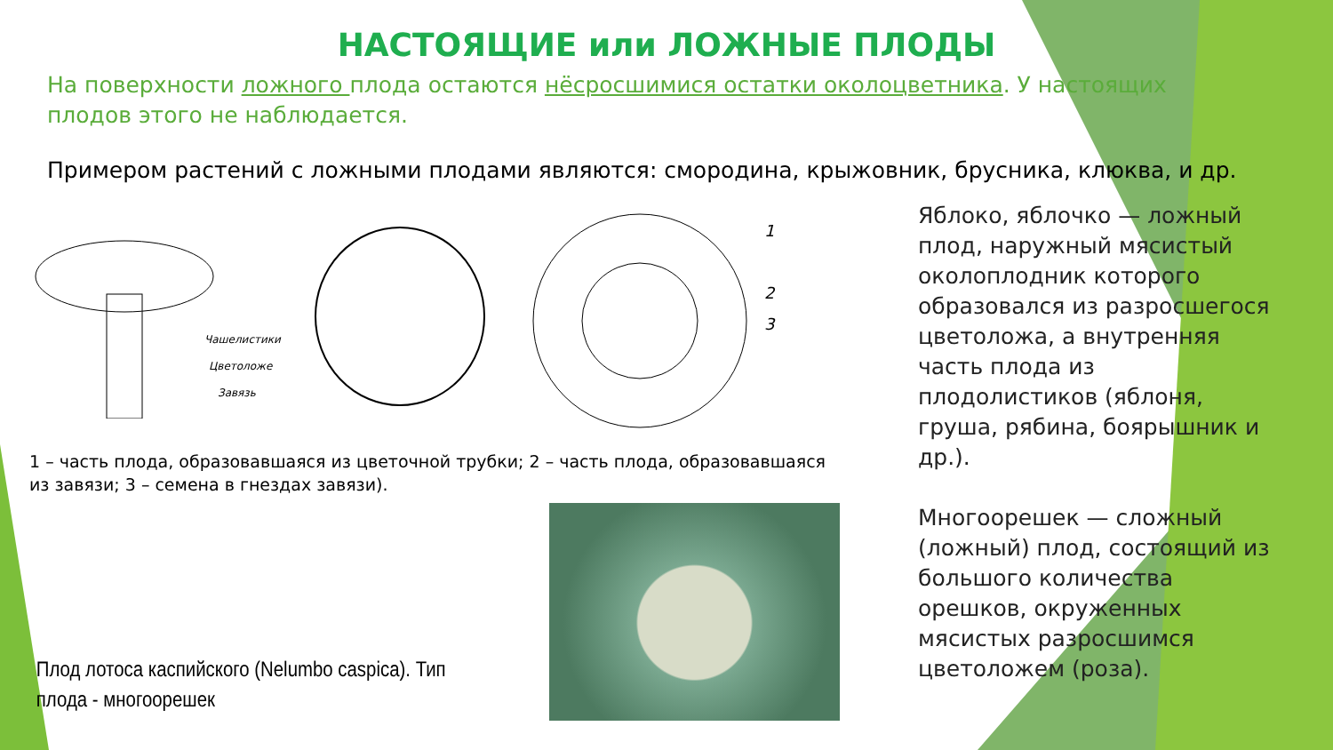НАСТОЯЩИЕ или ЛОЖНЫЕ ПЛОДЫ
На поверхности ложного плода остаются нёсросшимися остатки околоцветника. У настоящих плодов этого не наблюдается.
Примером растений с ложными плодами являются: смородина, крыжовник, брусника, клюква, и др.
Чашелистики
Цветоложе
Завязь
1
2
3
1 – часть плода, образовавшаяся из цветочной трубки; 2 – часть плода, образовавшаяся из завязи; 3 – семена в гнездах завязи).
Плод лотоса каспийского (Nelumbo caspica). Тип плода - многоорешек
Яблоко, яблочко — ложный плод, наружный мясистый околоплодник которого образовался из разросшегося цветоложа, а внутренняя часть плода из плодолистиков (яблоня, груша, рябина, боярышник и др.).
Многоорешек — сложный (ложный) плод, состоящий из большого количества орешков, окруженных мясистых разросшимся цветоложем (роза).